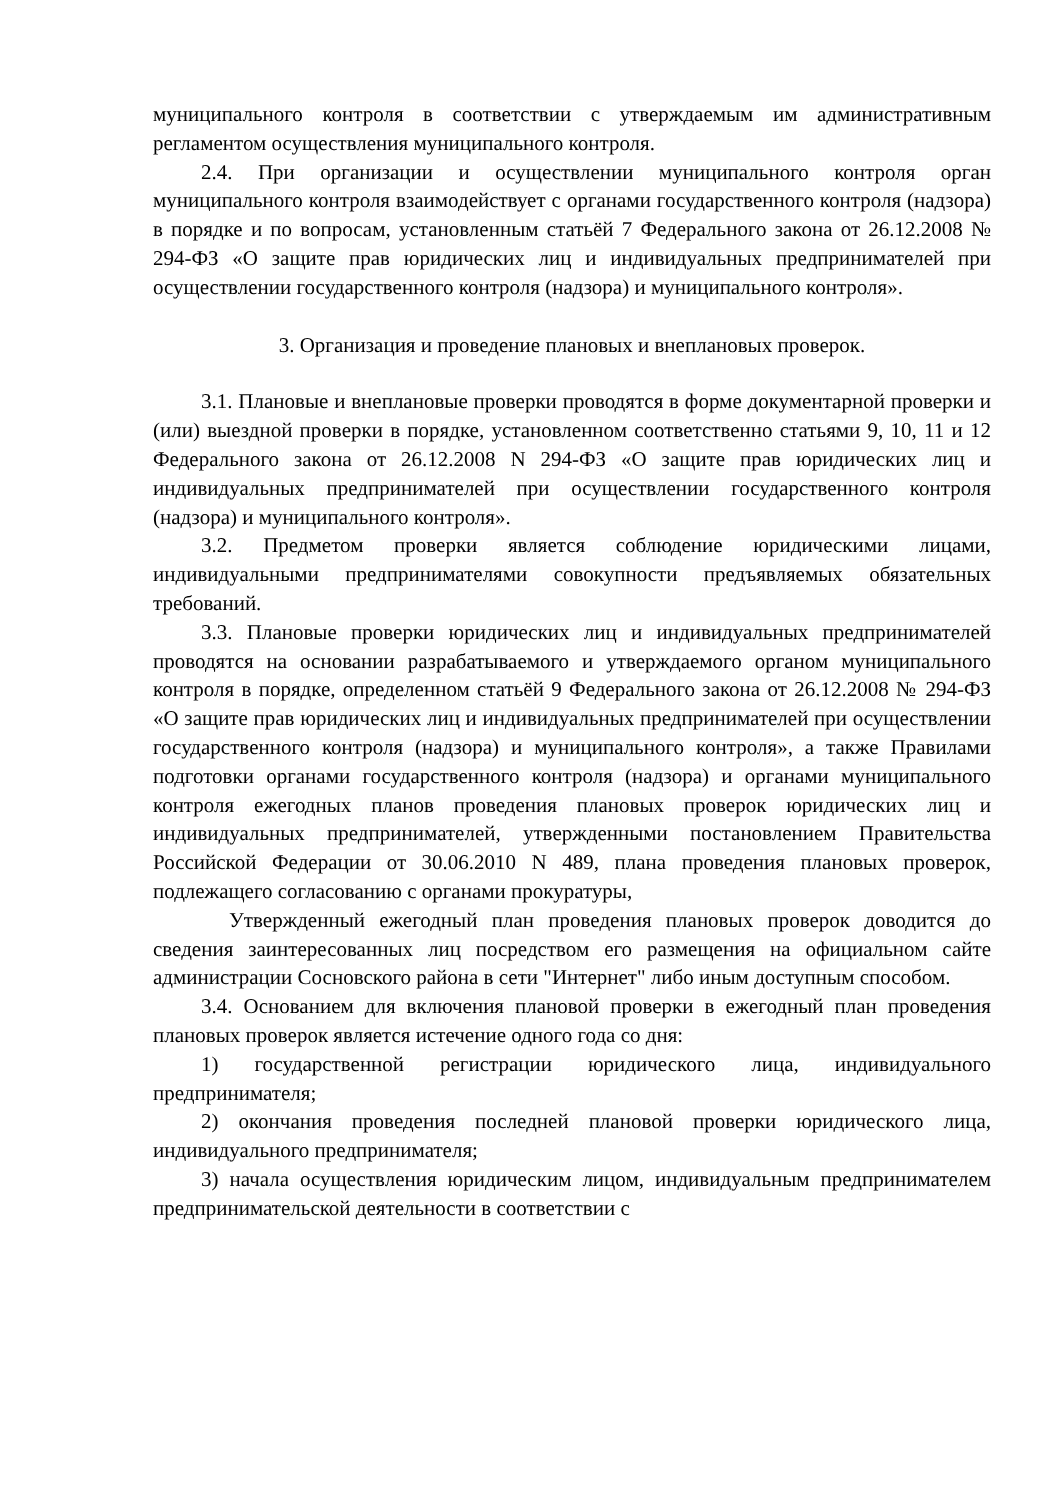муниципального контроля в соответствии с утверждаемым им административным регламентом осуществления муниципального контроля.
2.4. При организации и осуществлении муниципального контроля орган муниципального контроля взаимодействует с органами государственного контроля (надзора) в порядке и по вопросам, установленным статьёй 7 Федерального закона от 26.12.2008 № 294-ФЗ «О защите прав юридических лиц и индивидуальных предпринимателей при осуществлении государственного контроля (надзора) и муниципального контроля».
3. Организация и проведение плановых и внеплановых проверок.
3.1. Плановые и внеплановые проверки проводятся в форме документарной проверки и (или) выездной проверки в порядке, установленном соответственно статьями 9, 10, 11 и 12 Федерального закона от 26.12.2008 N 294-ФЗ «О защите прав юридических лиц и индивидуальных предпринимателей при осуществлении государственного контроля (надзора) и муниципального контроля».
3.2. Предметом проверки является соблюдение юридическими лицами, индивидуальными предпринимателями совокупности предъявляемых обязательных требований.
3.3. Плановые проверки юридических лиц и индивидуальных предпринимателей проводятся на основании разрабатываемого и утверждаемого органом муниципального контроля в порядке, определенном статьёй 9 Федерального закона от 26.12.2008 № 294-ФЗ «О защите прав юридических лиц и индивидуальных предпринимателей при осуществлении государственного контроля (надзора) и муниципального контроля», а также Правилами подготовки органами государственного контроля (надзора) и органами муниципального контроля ежегодных планов проведения плановых проверок юридических лиц и индивидуальных предпринимателей, утвержденными постановлением Правительства Российской Федерации от 30.06.2010 N 489, плана проведения плановых проверок, подлежащего согласованию с органами прокуратуры,
Утвержденный ежегодный план проведения плановых проверок доводится до сведения заинтересованных лиц посредством его размещения на официальном сайте администрации Сосновского района в сети "Интернет" либо иным доступным способом.
3.4. Основанием для включения плановой проверки в ежегодный план проведения плановых проверок является истечение одного года со дня:
1) государственной регистрации юридического лица, индивидуального предпринимателя;
2) окончания проведения последней плановой проверки юридического лица, индивидуального предпринимателя;
3) начала осуществления юридическим лицом, индивидуальным предпринимателем предпринимательской деятельности в соответствии с